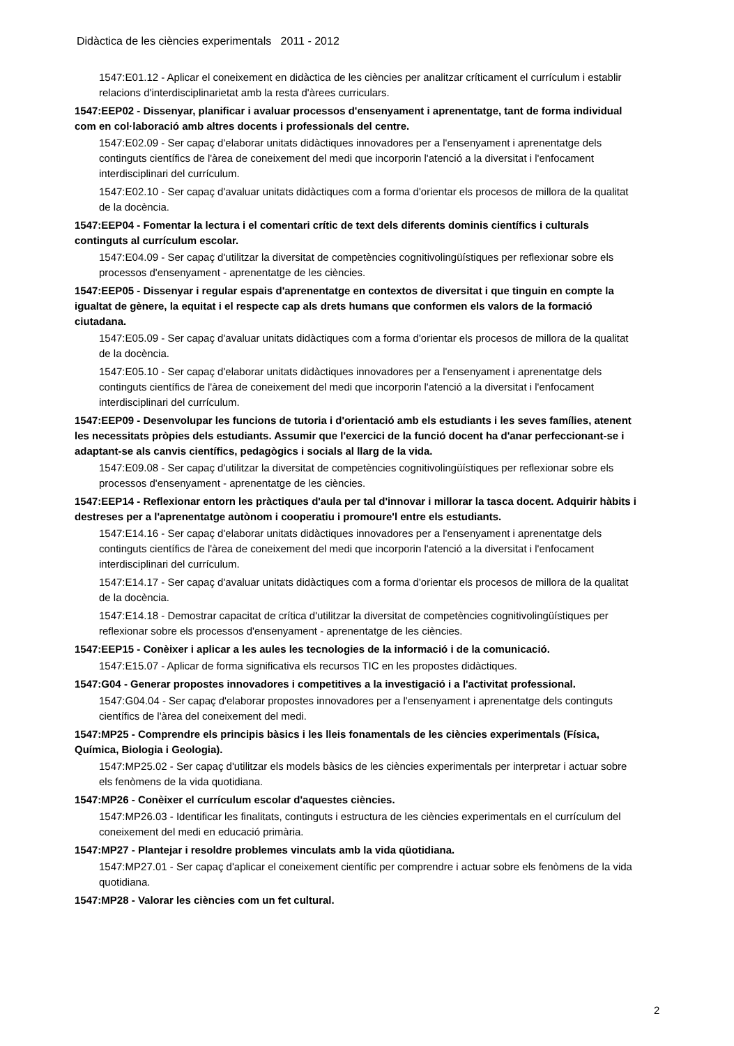Didàctica de les ciències experimentals 2011 - 2012
1547:E01.12 - Aplicar el coneixement en didàctica de les ciències per analitzar críticament el currículum i establir relacions d'interdisciplinarietat amb la resta d'àrees curriculars.
1547:EEP02 - Dissenyar, planificar i avaluar processos d'ensenyament i aprenentatge, tant de forma individual com en col·laboració amb altres docents i professionals del centre.
1547:E02.09 - Ser capaç d'elaborar unitats didàctiques innovadores per a l'ensenyament i aprenentatge dels continguts científics de l'àrea de coneixement del medi que incorporin l'atenció a la diversitat i l'enfocament interdisciplinari del currículum.
1547:E02.10 - Ser capaç d'avaluar unitats didàctiques com a forma d'orientar els procesos de millora de la qualitat de la docència.
1547:EEP04 - Fomentar la lectura i el comentari crític de text dels diferents dominis científics i culturals continguts al currículum escolar.
1547:E04.09 - Ser capaç d'utilitzar la diversitat de competències cognitivolingüístiques per reflexionar sobre els processos d'ensenyament - aprenentatge de les ciències.
1547:EEP05 - Dissenyar i regular espais d'aprenentatge en contextos de diversitat i que tinguin en compte la igualtat de gènere, la equitat i el respecte cap als drets humans que conformen els valors de la formació ciutadana.
1547:E05.09 - Ser capaç d'avaluar unitats didàctiques com a forma d'orientar els procesos de millora de la qualitat de la docència.
1547:E05.10 - Ser capaç d'elaborar unitats didàctiques innovadores per a l'ensenyament i aprenentatge dels continguts científics de l'àrea de coneixement del medi que incorporin l'atenció a la diversitat i l'enfocament interdisciplinari del currículum.
1547:EEP09 - Desenvolupar les funcions de tutoria i d'orientació amb els estudiants i les seves famílies, atenent les necessitats pròpies dels estudiants. Assumir que l'exercici de la funció docent ha d'anar perfeccionant-se i adaptant-se als canvis científics, pedagògics i socials al llarg de la vida.
1547:E09.08 - Ser capaç d'utilitzar la diversitat de competències cognitivolingüístiques per reflexionar sobre els processos d'ensenyament - aprenentatge de les ciències.
1547:EEP14 - Reflexionar entorn les pràctiques d'aula per tal d'innovar i millorar la tasca docent. Adquirir hàbits i destreses per a l'aprenentatge autònom i cooperatiu i promoure'l entre els estudiants.
1547:E14.16 - Ser capaç d'elaborar unitats didàctiques innovadores per a l'ensenyament i aprenentatge dels continguts científics de l'àrea de coneixement del medi que incorporin l'atenció a la diversitat i l'enfocament interdisciplinari del currículum.
1547:E14.17 - Ser capaç d'avaluar unitats didàctiques com a forma d'orientar els procesos de millora de la qualitat de la docència.
1547:E14.18 - Demostrar capacitat de crítica d'utilitzar la diversitat de competències cognitivolingüístiques per reflexionar sobre els processos d'ensenyament - aprenentatge de les ciències.
1547:EEP15 - Conèixer i aplicar a les aules les tecnologies de la informació i de la comunicació.
1547:E15.07 - Aplicar de forma significativa els recursos TIC en les propostes didàctiques.
1547:G04 - Generar propostes innovadores i competitives a la investigació i a l'activitat professional.
1547:G04.04 - Ser capaç d'elaborar propostes innovadores per a l'ensenyament i aprenentatge dels continguts científics de l'àrea del coneixement del medi.
1547:MP25 - Comprendre els principis bàsics i les lleis fonamentals de les ciències experimentals (Física, Química, Biologia i Geologia).
1547:MP25.02 - Ser capaç d'utilitzar els models bàsics de les ciències experimentals per interpretar i actuar sobre els fenòmens de la vida quotidiana.
1547:MP26 - Conèixer el currículum escolar d'aquestes ciències.
1547:MP26.03 - Identificar les finalitats, continguts i estructura de les ciències experimentals en el currículum del coneixement del medi en educació primària.
1547:MP27 - Plantejar i resoldre problemes vinculats amb la vida qüotidiana.
1547:MP27.01 - Ser capaç d'aplicar el coneixement científic per comprendre i actuar sobre els fenòmens de la vida quotidiana.
1547:MP28 - Valorar les ciències com un fet cultural.
2